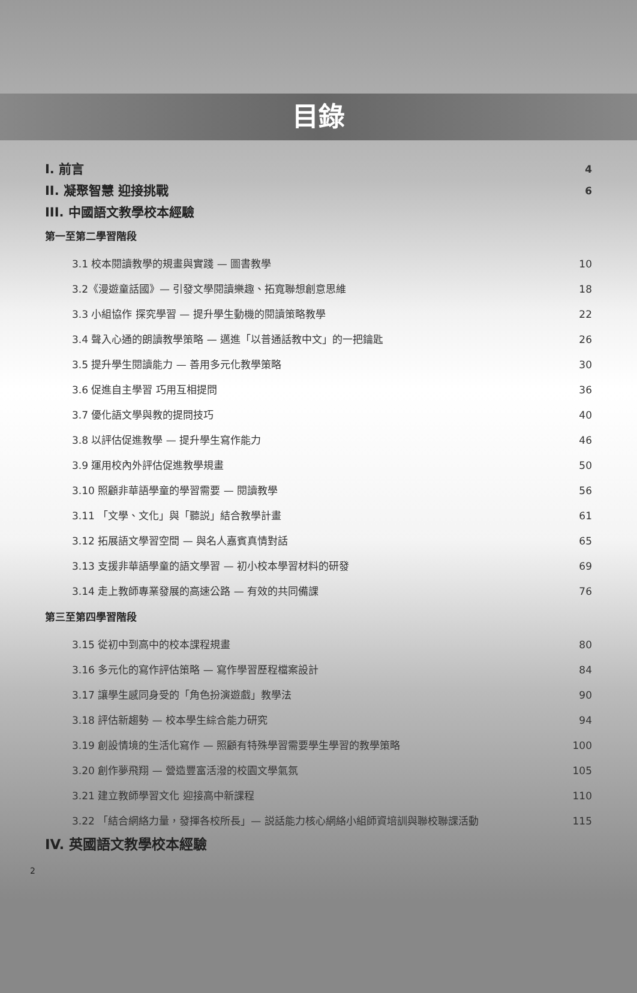目錄
I. 前言 4
II. 凝聚智慧 迎接挑戰 6
III. 中國語文教學校本經驗
第一至第二學習階段
3.1 校本閱讀教學的規畫與實踐 — 圖書教學 10
3.2《漫遊童話國》— 引發文學閱讀樂趣、拓寬聯想創意思維 18
3.3 小組協作 探究學習 — 提升學生動機的閱讀策略教學 22
3.4 聲入心通的朗讀教學策略 — 邁進「以普通話教中文」的一把鑰匙 26
3.5 提升學生閱讀能力 — 善用多元化教學策略 30
3.6 促進自主學習 巧用互相提問 36
3.7 優化語文學與教的提問技巧 40
3.8 以評估促進教學 — 提升學生寫作能力 46
3.9 運用校內外評估促進教學規畫 50
3.10 照顧非華語學童的學習需要 — 閱讀教學 56
3.11 「文學、文化」與「聽説」結合教學計畫 61
3.12 拓展語文學習空間 — 與名人嘉賓真情對話 65
3.13 支援非華語學童的語文學習 — 初小校本學習材料的研發 69
3.14 走上教師專業發展的高速公路 — 有效的共同備課 76
第三至第四學習階段
3.15 從初中到高中的校本課程規畫 80
3.16 多元化的寫作評估策略 — 寫作學習歷程檔案設計 84
3.17 讓學生感同身受的「角色扮演遊戲」教學法 90
3.18 評估新趨勢 — 校本學生綜合能力研究 94
3.19 創設情境的生活化寫作 — 照顧有特殊學習需要學生學習的教學策略 100
3.20 創作夢飛翔 — 營造豐富活潑的校園文學氣氛 105
3.21 建立教師學習文化 迎接高中新課程 110
3.22 「結合網絡力量，發揮各校所長」— 説話能力核心網絡小組師資培訓與聯校聯課活動 115
IV. 英國語文教學校本經驗
2